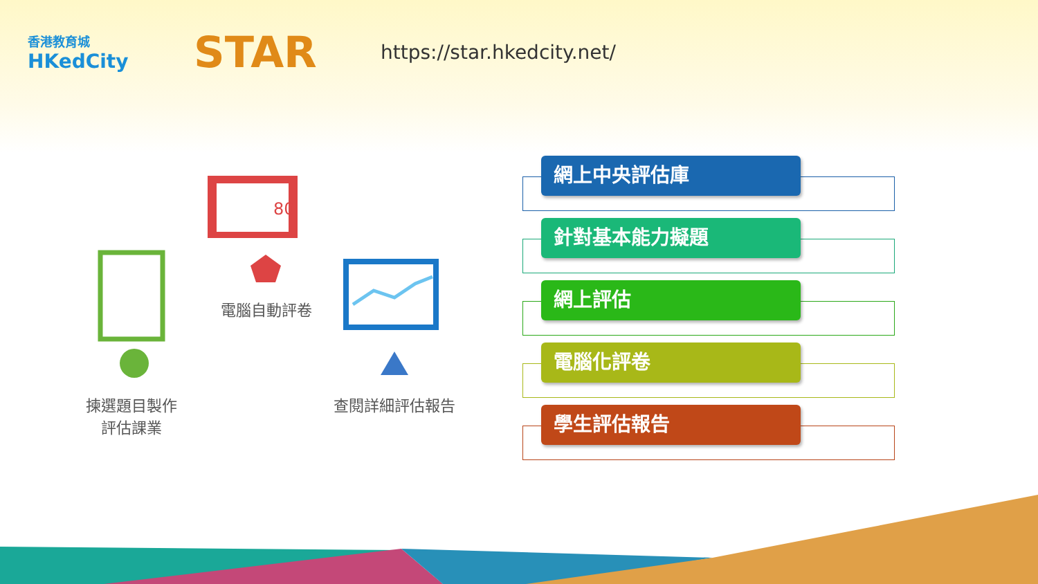香港教育城
HKedCity
STAR
https://star.hkedcity.net/
80
電腦自動評卷
揀選題目製作
評估課業
查閱詳細評估報告
網上中央評估庫
針對基本能力擬題
網上評估
電腦化評卷
學生評估報告